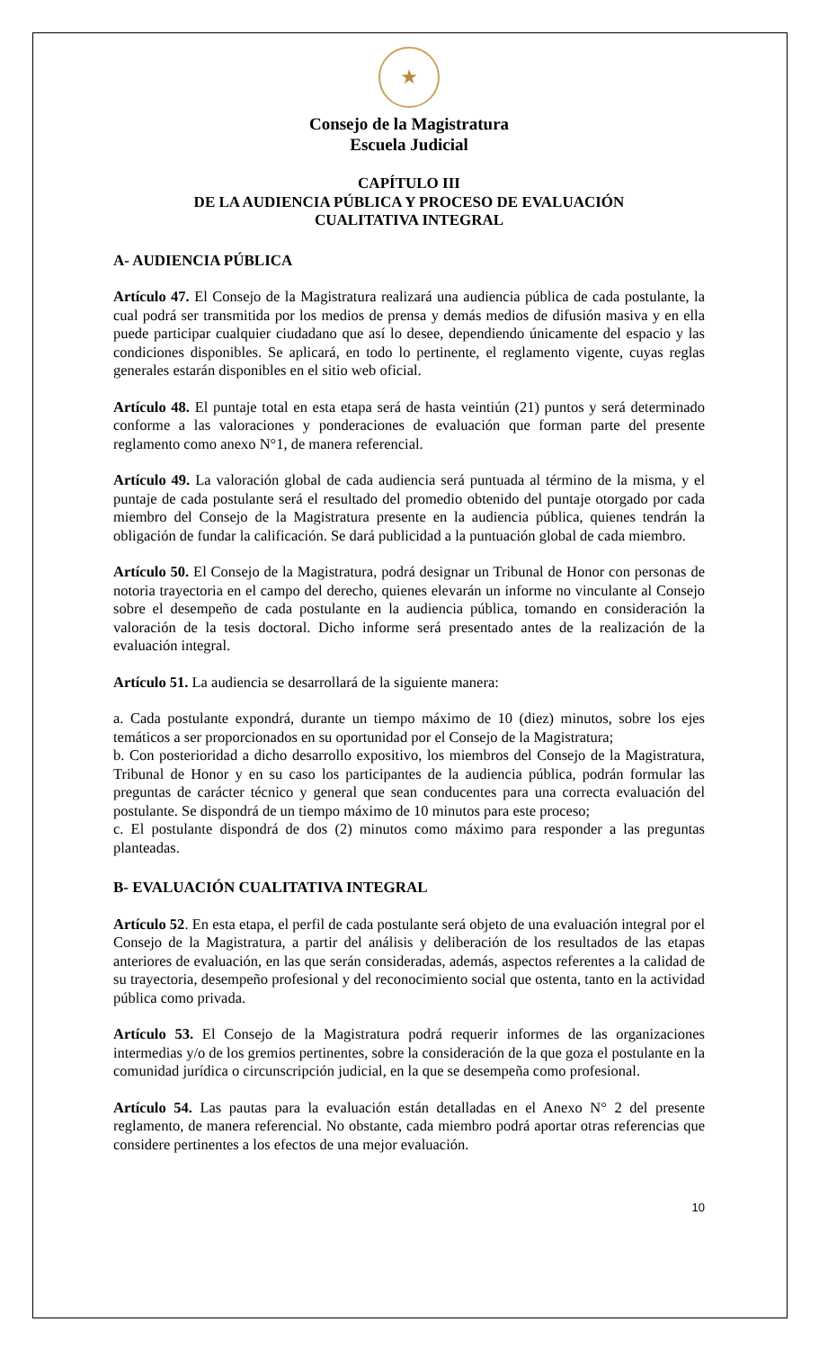★
Consejo de la Magistratura
Escuela Judicial
CAPÍTULO III
DE LA AUDIENCIA PÚBLICA Y PROCESO DE EVALUACIÓN
CUALITATIVA INTEGRAL
A- AUDIENCIA PÚBLICA
Artículo 47. El Consejo de la Magistratura realizará una audiencia pública de cada postulante, la cual podrá ser transmitida por los medios de prensa y demás medios de difusión masiva y en ella puede participar cualquier ciudadano que así lo desee, dependiendo únicamente del espacio y las condiciones disponibles. Se aplicará, en todo lo pertinente, el reglamento vigente, cuyas reglas generales estarán disponibles en el sitio web oficial.
Artículo 48. El puntaje total en esta etapa será de hasta veintiún (21) puntos y será determinado conforme a las valoraciones y ponderaciones de evaluación que forman parte del presente reglamento como anexo N°1, de manera referencial.
Artículo 49. La valoración global de cada audiencia será puntuada al término de la misma, y el puntaje de cada postulante será el resultado del promedio obtenido del puntaje otorgado por cada miembro del Consejo de la Magistratura presente en la audiencia pública, quienes tendrán la obligación de fundar la calificación. Se dará publicidad a la puntuación global de cada miembro.
Artículo 50. El Consejo de la Magistratura, podrá designar un Tribunal de Honor con personas de notoria trayectoria en el campo del derecho, quienes elevarán un informe no vinculante al Consejo sobre el desempeño de cada postulante en la audiencia pública, tomando en consideración la valoración de la tesis doctoral. Dicho informe será presentado antes de la realización de la evaluación integral.
Artículo 51. La audiencia se desarrollará de la siguiente manera:
a. Cada postulante expondrá, durante un tiempo máximo de 10 (diez) minutos, sobre los ejes temáticos a ser proporcionados en su oportunidad por el Consejo de la Magistratura;
b. Con posterioridad a dicho desarrollo expositivo, los miembros del Consejo de la Magistratura, Tribunal de Honor y en su caso los participantes de la audiencia pública, podrán formular las preguntas de carácter técnico y general que sean conducentes para una correcta evaluación del postulante. Se dispondrá de un tiempo máximo de 10 minutos para este proceso;
c. El postulante dispondrá de dos (2) minutos como máximo para responder a las preguntas planteadas.
B- EVALUACIÓN CUALITATIVA INTEGRAL
Artículo 52. En esta etapa, el perfil de cada postulante será objeto de una evaluación integral por el Consejo de la Magistratura, a partir del análisis y deliberación de los resultados de las etapas anteriores de evaluación, en las que serán consideradas, además, aspectos referentes a la calidad de su trayectoria, desempeño profesional y del reconocimiento social que ostenta, tanto en la actividad pública como privada.
Artículo 53. El Consejo de la Magistratura podrá requerir informes de las organizaciones intermedias y/o de los gremios pertinentes, sobre la consideración de la que goza el postulante en la comunidad jurídica o circunscripción judicial, en la que se desempeña como profesional.
Artículo 54. Las pautas para la evaluación están detalladas en el Anexo N° 2 del presente reglamento, de manera referencial. No obstante, cada miembro podrá aportar otras referencias que considere pertinentes a los efectos de una mejor evaluación.
10